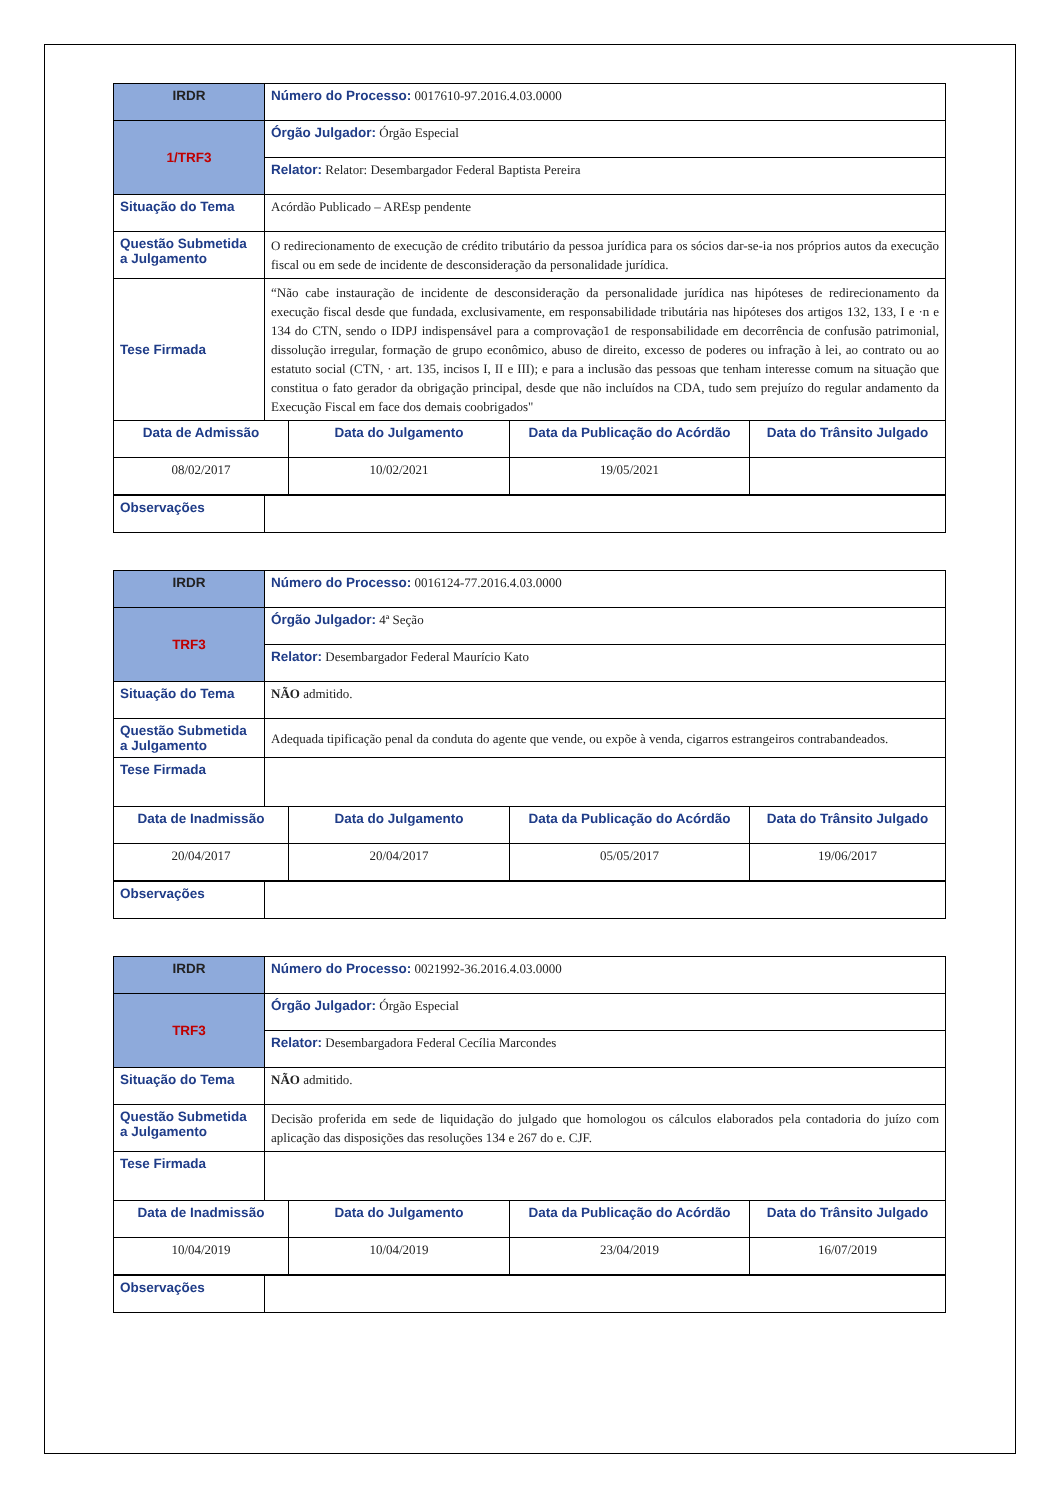| IRDR | Número do Processo: 0017610-97.2016.4.03.0000 | | | |
| 1/TRF3 | Órgão Julgador: Órgão Especial | | | |
| | Relator: Relator: Desembargador Federal Baptista Pereira | | | |
| Situação do Tema | Acórdão Publicado – AREsp pendente | | | |
| Questão Submetida a Julgamento | O redirecionamento de execução de crédito tributário da pessoa jurídica para os sócios dar-se-ia nos próprios autos da execução fiscal ou em sede de incidente de desconsideração da personalidade jurídica. | | | |
| Tese Firmada | “Não cabe instauração de incidente de desconsideração da personalidade jurídica nas hipóteses de redirecionamento da execução fiscal desde que fundada, exclusivamente, em responsabilidade tributária nas hipóteses dos artigos 132, 133, I e ·n e 134 do CTN, sendo o IDPJ indispensável para a comprovação1 de responsabilidade em decorrência de confusão patrimonial, dissolução irregular, formação de grupo econômico, abuso de direito, excesso de poderes ou infração à lei, ao contrato ou ao estatuto social (CTN, · art. 135, incisos I, II e III); e para a inclusão das pessoas que tenham interesse comum na situação que constitua o fato gerador da obrigação principal, desde que não incluídos na CDA, tudo sem prejuízo do regular andamento da Execução Fiscal em face dos demais coobrigados" | | | |
| Data de Admissão | | Data do Julgamento | Data da Publicação do Acórdão | Data do Trânsito Julgado |
| 08/02/2017 | | 10/02/2021 | 19/05/2021 | |
| Observações | | | | |
| IRDR | Número do Processo: 0016124-77.2016.4.03.0000 | | | |
| TRF3 | Órgão Julgador: 4ª Seção | | | |
| | Relator: Desembargador Federal Maurício Kato | | | |
| Situação do Tema | NÃO admitido. | | | |
| Questão Submetida a Julgamento | Adequada tipificação penal da conduta do agente que vende, ou expõe à venda, cigarros estrangeiros contrabandeados. | | | |
| Tese Firmada | | | | |
| Data de Inadmissão | | Data do Julgamento | Data da Publicação do Acórdão | Data do Trânsito Julgado |
| 20/04/2017 | | 20/04/2017 | 05/05/2017 | 19/06/2017 |
| Observações | | | | |
| IRDR | Número do Processo: 0021992-36.2016.4.03.0000 | | | |
| TRF3 | Órgão Julgador: Órgão Especial | | | |
| | Relator: Desembargadora Federal Cecília Marcondes | | | |
| Situação do Tema | NÃO admitido. | | | |
| Questão Submetida a Julgamento | Decisão proferida em sede de liquidação do julgado que homologou os cálculos elaborados pela contadoria do juízo com aplicação das disposições das resoluções 134 e 267 do e. CJF. | | | |
| Tese Firmada | | | | |
| Data de Inadmissão | | Data do Julgamento | Data da Publicação do Acórdão | Data do Trânsito Julgado |
| 10/04/2019 | | 10/04/2019 | 23/04/2019 | 16/07/2019 |
| Observações | | | | |